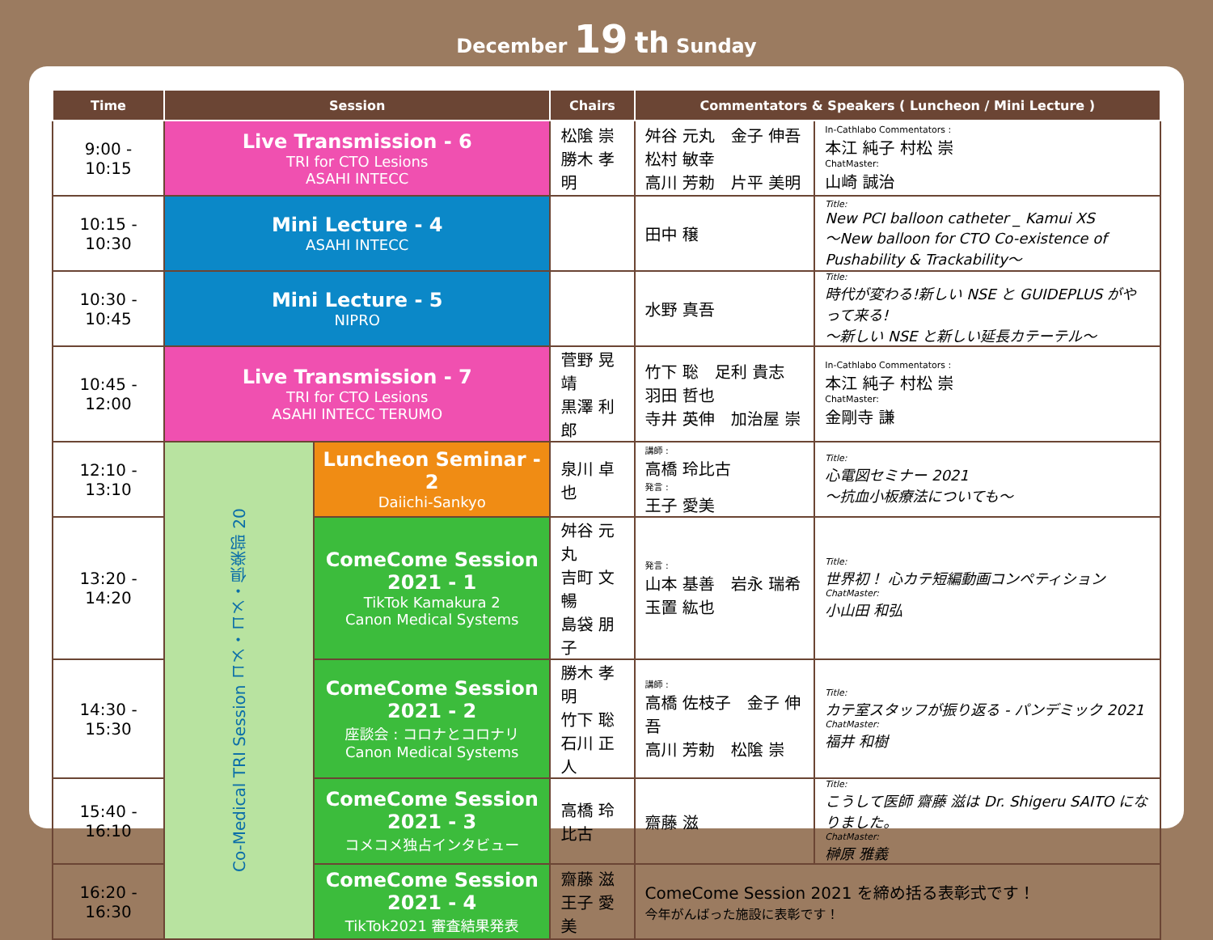December 19 th Sunday
| Time | Session | | Chairs | Commentators & Speakers ( Luncheon / Mini Lecture ) | |
| --- | --- | --- | --- | --- | --- |
| 9:00 - 10:15 | Live Transmission - 6 TRI for CTO Lesions ASAHI INTECC | | 松隂 崇 勝木 孝明 | 舛谷 元丸 金子 伸吾 松村 敏幸 高川 芳勅 片平 美明 | In-Cathlabo Commentators : 本江 純子 村松 崇 ChatMaster: 山崎 誠治 |
| 10:15 - 10:30 | Mini Lecture - 4 ASAHI INTECC | | | 田中 穣 | Title: New PCI balloon catheter _ Kamui XS ～New balloon for CTO Co-existence of Pushability & Trackability～ |
| 10:30 - 10:45 | Mini Lecture - 5 NIPRO | | | 水野 真吾 | Title: 時代が変わる!新しい NSE と GUIDEPLUS がやって来る! ～新しい NSE と新しい延長カテーテル～ |
| 10:45 - 12:00 | Live Transmission - 7 TRI for CTO Lesions ASAHI INTECC TERUMO | | 菅野 晃靖 黒澤 利郎 | 竹下 聡 足利 貴志 羽田 哲也 寺井 英伸 加治屋 崇 | In-Cathlabo Commentators : 本江 純子 村松 崇 ChatMaster: 金剛寺 謙 |
| 12:10 - 13:10 | Co-Medical TRI Session コメ・コメ・倶楽部 20 | Luncheon Seminar - 2 Daiichi-Sankyo | 泉川 卓也 | 講師 : 高橋 玲比古 発言 : 王子 愛美 | Title: 心電図セミナー 2021 ～抗血小板療法についても～ |
| 13:20 - 14:20 | | ComeCome Session 2021 - 1 TikTok Kamakura 2 Canon Medical Systems | 舛谷 元丸 吉町 文暢 島袋 朋子 | 発言 : 山本 基善 岩永 瑞希 玉置 紘也 | Title: 世界初！ 心カテ短編動画コンペティション ChatMaster: 小山田 和弘 |
| 14:30 - 15:30 | | ComeCome Session 2021 - 2 座談会 : コロナとコロナリ Canon Medical Systems | 勝木 孝明 竹下 聡 石川 正人 | 講師 : 高橋 佐枝子 金子 伸吾 高川 芳勅 松隂 崇 | Title: カテ室スタッフが振り返る - パンデミック 2021 ChatMaster: 福井 和樹 |
| 15:40 - 16:10 | | ComeCome Session 2021 - 3 コメコメ独占インタビュー | 高橋 玲比古 | 齋藤 滋 | Title: こうして医師 齋藤 滋は Dr. Shigeru SAITO になりました。 ChatMaster: 榊原 雅義 |
| 16:20 - 16:30 | | ComeCome Session 2021 - 4 TikTok2021 審査結果発表 | 齋藤 滋 王子 愛美 | ComeCome Session 2021 を締め括る表彰式です！ 今年がんばった施設に表彰です！ | |